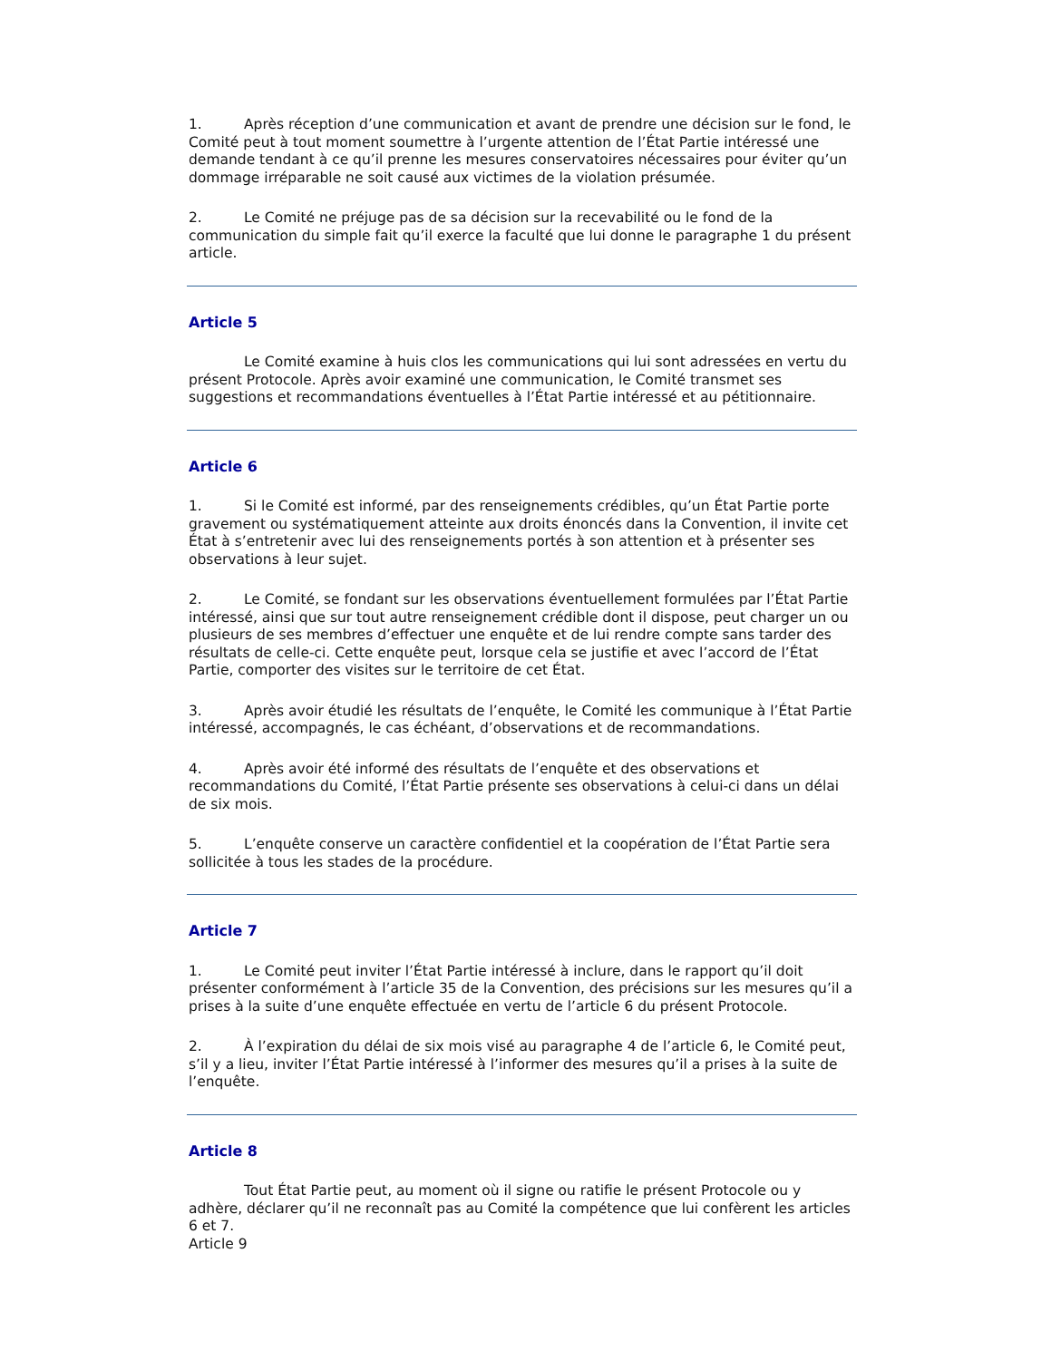1. Après réception d’une communication et avant de prendre une décision sur le fond, le Comité peut à tout moment soumettre à l’urgente attention de l’État Partie intéressé une demande tendant à ce qu’il prenne les mesures conservatoires nécessaires pour éviter qu’un dommage irréparable ne soit causé aux victimes de la violation présumée.
2. Le Comité ne préjuge pas de sa décision sur la recevabilité ou le fond de la communication du simple fait qu’il exerce la faculté que lui donne le paragraphe 1 du présent article.
Article 5
Le Comité examine à huis clos les communications qui lui sont adressées en vertu du présent Protocole. Après avoir examiné une communication, le Comité transmet ses suggestions et recommandations éventuelles à l’État Partie intéressé et au pétitionnaire.
Article 6
1. Si le Comité est informé, par des renseignements crédibles, qu’un État Partie porte gravement ou systématiquement atteinte aux droits énoncés dans la Convention, il invite cet État à s’entretenir avec lui des renseignements portés à son attention et à présenter ses observations à leur sujet.
2. Le Comité, se fondant sur les observations éventuellement formulées par l’État Partie intéressé, ainsi que sur tout autre renseignement crédible dont il dispose, peut charger un ou plusieurs de ses membres d’effectuer une enquête et de lui rendre compte sans tarder des résultats de celle-ci. Cette enquête peut, lorsque cela se justifie et avec l’accord de l’État Partie, comporter des visites sur le territoire de cet État.
3. Après avoir étudié les résultats de l’enquête, le Comité les communique à l’État Partie intéressé, accompagnés, le cas échéant, d’observations et de recommandations.
4. Après avoir été informé des résultats de l’enquête et des observations et recommandations du Comité, l’État Partie présente ses observations à celui-ci dans un délai de six mois.
5. L’enquête conserve un caractère confidentiel et la coopération de l’État Partie sera sollicitée à tous les stades de la procédure.
Article 7
1. Le Comité peut inviter l’État Partie intéressé à inclure, dans le rapport qu’il doit présenter conformément à l’article 35 de la Convention, des précisions sur les mesures qu’il a prises à la suite d’une enquête effectuée en vertu de l’article 6 du présent Protocole.
2. À l’expiration du délai de six mois visé au paragraphe 4 de l’article 6, le Comité peut, s’il y a lieu, inviter l’État Partie intéressé à l’informer des mesures qu’il a prises à la suite de l’enquête.
Article 8
Tout État Partie peut, au moment où il signe ou ratifie le présent Protocole ou y adhère, déclarer qu’il ne reconnaît pas au Comité la compétence que lui confèrent les articles 6 et 7.
Article 9